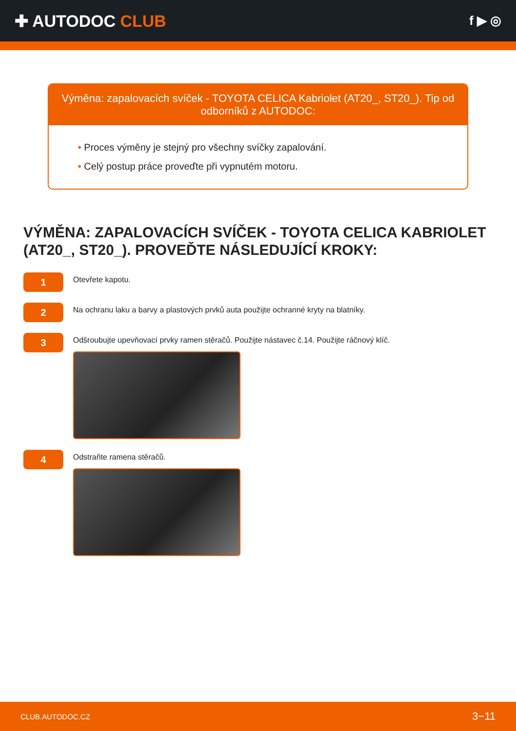✚ AUTODOC CLUB
f ▶ ◎
Výměna: zapalovacích svíček - TOYOTA CELICA Kabriolet (AT20_, ST20_). Tip od odborníků z AUTODOC:
• Proces výměny je stejný pro všechny svíčky zapalování.
• Celý postup práce proveďte při vypnutém motoru.
VÝMĚNA: ZAPALOVACÍCH SVÍČEK - TOYOTA CELICA KABRIOLET (AT20_, ST20_). PROVEĎTE NÁSLEDUJÍCÍ KROKY:
1
Otevřete kapotu.
2
Na ochranu laku a barvy a plastových prvků auta použijte ochranné kryty na blatníky.
3
Odšroubujte upevňovací prvky ramen stěračů. Použijte nástavec č.14. Použijte ráčnový klíč.
4
Odstraňte ramena stěračů.
CLUB.AUTODOC.CZ 3−11